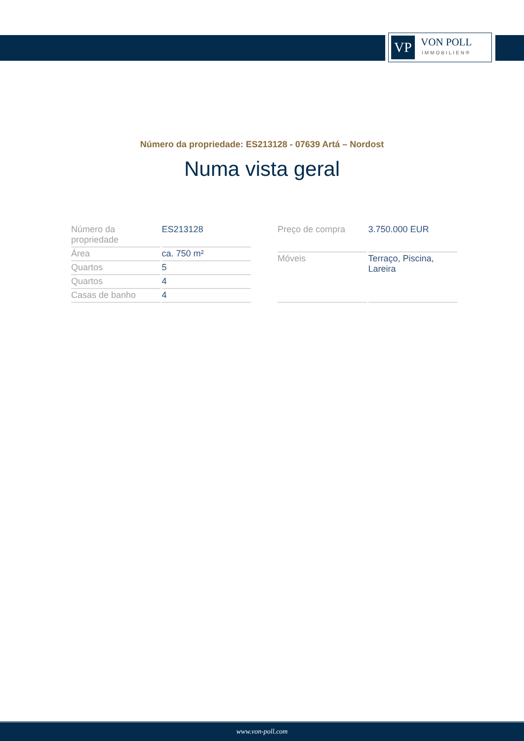VP
VON POLL
IMMOBILIEN®
Número da propriedade: ES213128 - 07639 Artá – Nordost
Numa vista geral
| Número da propriedade | ES213128 |
| Área | ca. 750 m² |
| Quartos | 5 |
| Quartos | 4 |
| Casas de banho | 4 |
| Preço de compra | 3.750.000 EUR |
| Móveis | Terraço, Piscina, Lareira |
www.von-poll.com